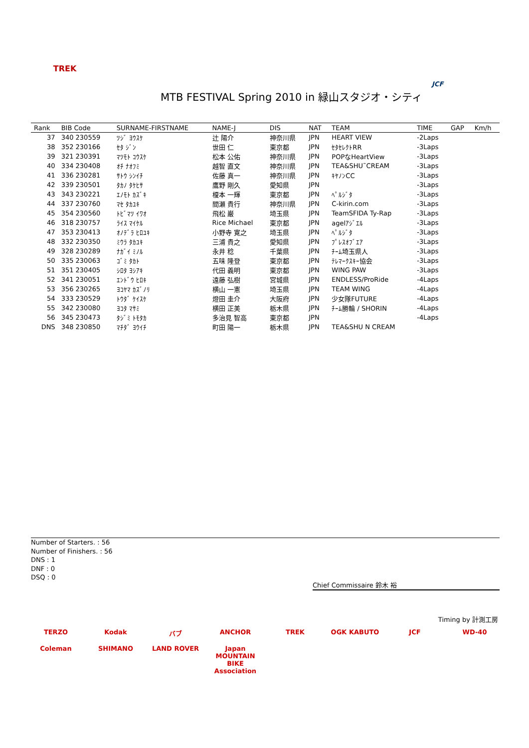TREK
MTB FESTIVAL Spring 2010 in 緑山スタジオ・シティ
JCF
| Rank | BIB Code | SURNAME-FIRSTNAME | NAME-J | DIS | NAT | TEAM | TIME | GAP | Km/h |
| --- | --- | --- | --- | --- | --- | --- | --- | --- | --- |
| 37 | 340 230559 | ﾂｼﾞ ﾖｳｽｹ | 辻 陽介 | 神奈川県 | JPN | HEART VIEW | -2Laps | | |
| 38 | 352 230166 | ｾﾀ ｼﾞﾝ | 世田 仁 | 東京都 | JPN | ｾﾀｾﾚｸﾄRR | -3Laps | | |
| 39 | 321 230391 | ﾏﾂﾓﾄ ｺｳｽｹ | 松本 公佑 | 神奈川県 | JPN | POPなHeartView | -3Laps | | |
| 40 | 334 230408 | ｵﾁ ﾅｵﾌﾐ | 越智 直文 | 神奈川県 | JPN | TEA&SHU˜CREAM | -3Laps | | |
| 41 | 336 230281 | ｻﾄｳ ｼﾝｲﾁ | 佐藤 真一 | 神奈川県 | JPN | ｷﾔﾉﾝCC | -3Laps | | |
| 42 | 339 230501 | ﾀｶﾉ ﾀｹﾋｻ | 鷹野 剛久 | 愛知県 | JPN | | -3Laps | | |
| 43 | 343 230221 | ｴﾉﾓﾄ ｶｽﾞｷ | 榎本 一輝 | 東京都 | JPN | ﾍﾟﾙｼﾞﾀ | -3Laps | | |
| 44 | 337 230760 | ﾏｾ ﾀｶﾕｷ | 間瀬 貴行 | 神奈川県 | JPN | C-kirin.com | -3Laps | | |
| 45 | 354 230560 | ﾄﾋﾞﾏﾂ ｲﾜｵ | 飛松 巌 | 埼玉県 | JPN | TeamSFIDA Ty-Rap | -3Laps | | |
| 46 | 318 230757 | ﾗｲｽ ﾏｲｹﾙ | Rice Michael | 東京都 | JPN | agelｱｼﾞｴﾙ | -3Laps | | |
| 47 | 353 230413 | ｵﾉﾃﾞﾗ ﾋﾛﾕｷ | 小野寺 寛之 | 埼玉県 | JPN | ﾍﾟﾙｼﾞﾀ | -3Laps | | |
| 48 | 332 230350 | ﾐｳﾗ ﾀｶﾕｷ | 三浦 貴之 | 愛知県 | JPN | ﾌﾟﾚｽｵﾌﾞｴｱ | -3Laps | | |
| 49 | 328 230289 | ﾅｶﾞｲ ﾐﾉﾙ | 永井 稔 | 千葉県 | JPN | ﾁｰﾑ埼玉県人 | -3Laps | | |
| 50 | 335 230063 | ｺﾞﾐ ﾀｶﾄ | 五味 隆登 | 東京都 | JPN | ﾃﾚﾏｰｸｽｷｰ協会 | -3Laps | | |
| 51 | 351 230405 | ｼﾛﾀ ﾖｼｱｷ | 代田 義明 | 東京都 | JPN | WING PAW | -3Laps | | |
| 52 | 341 230051 | ｴﾝﾄﾞｳ ﾋﾛｷ | 遠藤 弘樹 | 宮城県 | JPN | ENDLESS/ProRide | -4Laps | | |
| 53 | 356 230265 | ﾖｺﾔﾏ ｶｽﾞﾉﾘ | 横山 一憲 | 埼玉県 | JPN | TEAM WING | -4Laps | | |
| 54 | 333 230529 | ﾄｳﾀﾞ ｹｲｽｹ | 燈田 圭介 | 大阪府 | JPN | 少女隊FUTURE | -4Laps | | |
| 55 | 342 230080 | ﾖｺﾀ ﾏｻﾐ | 横田 正美 | 栃木県 | JPN | ﾁｰﾑ勝輪 / SHORIN | -4Laps | | |
| 56 | 345 230473 | ﾀｼﾞﾐ ﾄﾓﾀｶ | 多治見 智高 | 東京都 | JPN | | -4Laps | | |
| DNS | 348 230850 | ﾏﾁﾀﾞ ﾖｳｲﾁ | 町田 陽一 | 栃木県 | JPN | TEA&SHU N CREAM | | | |
Number of Starters. : 56
Number of Finishers. : 56
DNS : 1
DNF : 0
DSQ : 0
Chief Commissaire 鈴木 裕
Timing by 計測工房
TERZO Kodak バブ ANCHOR TREK OGK KABUTO JCF WD-40 Coleman SHIMANO LAND ROVER Japan MOUNTAIN BIKE Association